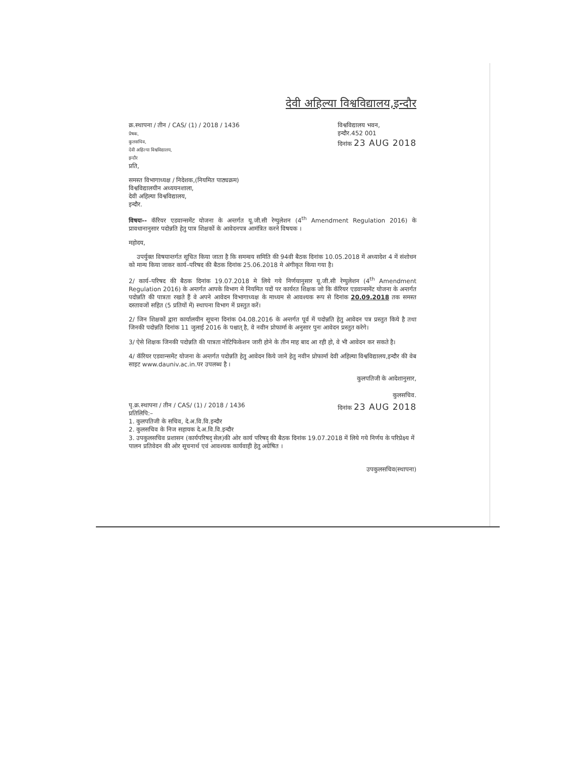देवी अहिल्या विश्वविद्यालय,इन्दौर
क्र.स्थापना / तीन / CAS/ (1) / 2018 / 1436
प्रेषक,
कुलसचिव,
देवी अहिल्या विश्वविद्यालय,
इन्दौर
प्रति,
विश्वविद्यालय भवन,
इन्दौर.452 001
दिनांक 23 AUG 2018
समस्त विभागाध्यक्ष / निदेशक,(नियमित पाठ्यक्रम)
विश्वविद्यालयीन अध्ययनशाला,
देवी अहिल्या विश्वविद्यालय,
इन्दौर.
विषयः-- कॅरियर एडवान्समेंट योजना के अन्तर्गत यू.जी.सी रेग्युलेशन (4<sup>th</sup> Amendment Regulation 2016) के प्रावधानानुसार पदोन्नति हेतु पात्र शिक्षकों के आवेदनपत्र आमंत्रित करने विषयक ।
महोदय,
उपर्युक्त विषयान्तर्गत सूचित किया जाता है कि समन्वय समिति की 94वी बैठक दिनांक 10.05.2018 में अध्यादेश 4 में संशोधन को मान्य किया जाकर कार्य–परिषद की बैठक दिनांक 25.06.2018 मे अंगीकृत किया गया है।
2/ कार्य–परिषद की बैठक दिनांक 19.07.2018 मे लिये गये निर्णयानुसार यू.जी.सी रेग्युलेशन (4<sup>th</sup> Amendment Regulation 2016) के अन्तर्गत आपके विभाग मे नियमित पदों पर कार्यरत शिक्षक जो कि कॅरियर एडवान्समेंट योजना के अन्तर्गत पदोन्नति की पात्रता रखते हैं वे अपने आवेदन विभागाध्यक्ष के माध्यम से आवश्यक रूप से दिनांक 20.09.2018 तक समस्त दस्तावजों सहित (5 प्रतियों में) स्थापना विभाग में प्रस्तुत करें।
2/ जिन शिक्षकों द्वारा कार्यालयीन सूचना दिनांक 04.08.2016 के अन्तर्गत पूर्व में पदोन्नति हेतु आवेदन पत्र प्रस्तुत किये है तथा जिनकी पदोन्नति दिनांक 11 जुलाई 2016 के पश्चात् है, वे नवीन प्रोफार्मा के अनुसार पुनः आवेदन प्रस्तुत करेगे।
3/ ऐसे शिक्षक जिनकी पदोन्नति की पात्रता नोटिफिकेशन जारी होने के तीन माह बाद आ रही हो, वे भी आवेदन कर सकते है।
4/ कॅरियर एडवान्समेंट योजना के अन्तर्गत पदोन्नति हेतु आवेदन किये जाने हेतु नवीन प्रोफार्मा देवी अहिल्या विश्वविद्यालय,इन्दौर की वेब साइट www.dauniv.ac.in.पर उपलब्ध है ।
कुलपतिजी के आदेशानुसार,
कुलसचिव.
पृ.क्र.स्थापना / तीन / CAS/ (1) / 2018 / 1436
प्रतिलिपि:–
दिनांक 23 AUG 2018
1. कुलपतिजी के सचिव, दे.अ.वि.वि.इन्दौर
2. कुलसचिव के निज सहायक दे.अ.वि.वि.इन्दौर
3. उपकुलसचिव प्रशासन (कार्यपरिषद् सेल)की ओर कार्य परिषद् की बैठक दिनांक 19.07.2018 में लिये गये निर्णय के परिप्रेक्ष्य में पालन प्रतिवेदन की ओर सूचनार्थ एवं आवश्यक कार्यवाही हेतु अग्रेषित ।
उपकुलसचिव(स्थापना)